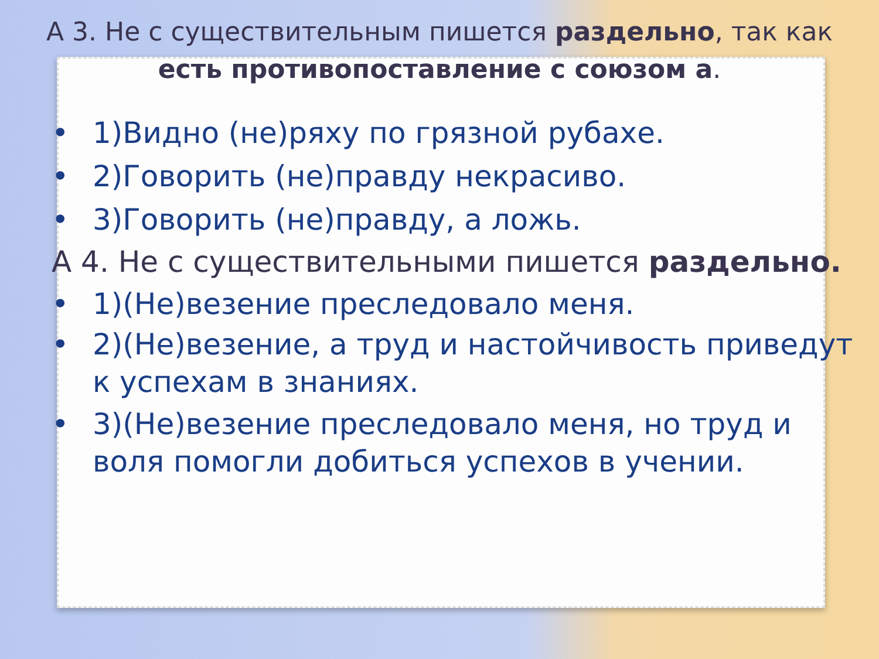А 3. Не с существительным пишется раздельно, так как есть противопоставление с союзом а.
• 1)Видно (не)ряху по грязной рубахе.
• 2)Говорить (не)правду некрасиво.
• 3)Говорить (не)правду, а ложь.
А 4. Не с существительными пишется раздельно.
• 1)(Не)везение преследовало меня.
• 2)(Не)везение, а труд и настойчивость приведут к успехам в знаниях.
• 3)(Не)везение преследовало меня, но труд и воля помогли добиться успехов в учении.